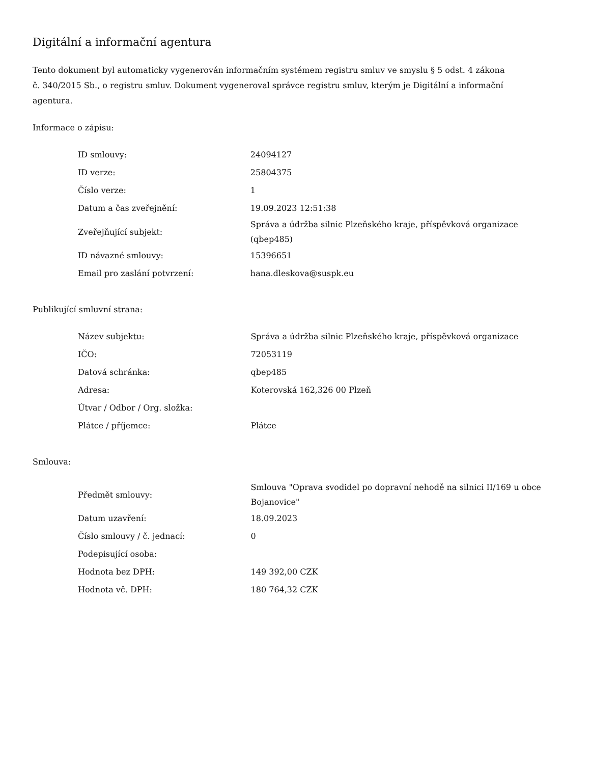Digitální a informační agentura
Tento dokument byl automaticky vygenerován informačním systémem registru smluv ve smyslu § 5 odst. 4 zákona
č. 340/2015 Sb., o registru smluv. Dokument vygeneroval správce registru smluv, kterým je Digitální a informační agentura.
Informace o zápisu:
| ID smlouvy: | 24094127 |
| ID verze: | 25804375 |
| Číslo verze: | 1 |
| Datum a čas zveřejnění: | 19.09.2023 12:51:38 |
| Zveřejňující subjekt: | Správa a údržba silnic Plzeňského kraje, příspěvková organizace (qbep485) |
| ID návazné smlouvy: | 15396651 |
| Email pro zaslání potvrzení: | hana.dleskova@suspk.eu |
Publikující smluvní strana:
| Název subjektu: | Správa a údržba silnic Plzeňského kraje, příspěvková organizace |
| IČO: | 72053119 |
| Datová schránka: | qbep485 |
| Adresa: | Koterovská 162,326 00 Plzeň |
| Útvar / Odbor / Org. složka: | |
| Plátce / příjemce: | Plátce |
Smlouva:
| Předmět smlouvy: | Smlouva "Oprava svodidel po dopravní nehodě na silnici II/169 u obce Bojanovice" |
| Datum uzavření: | 18.09.2023 |
| Číslo smlouvy / č. jednací: | 0 |
| Podepisující osoba: | |
| Hodnota bez DPH: | 149 392,00 CZK |
| Hodnota vč. DPH: | 180 764,32 CZK |